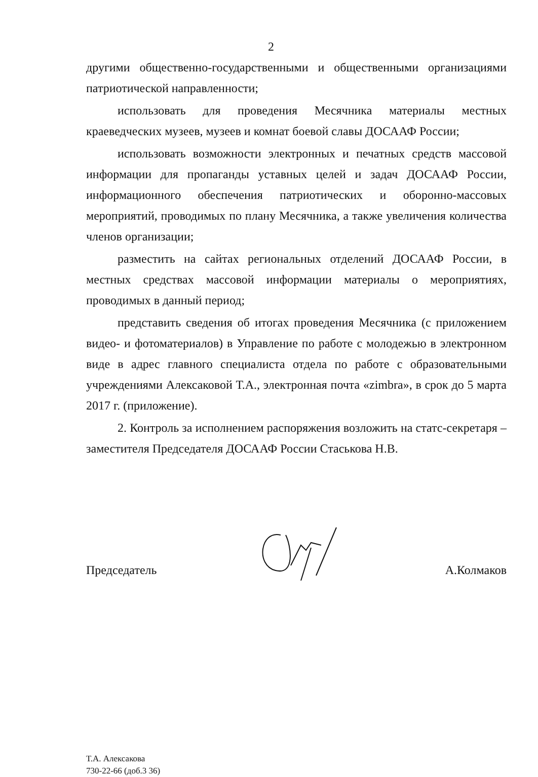2
другими общественно-государственными и общественными организациями патриотической направленности;
использовать для проведения Месячника материалы местных краеведческих музеев, музеев и комнат боевой славы ДОСААФ России;
использовать возможности электронных и печатных средств массовой информации для пропаганды уставных целей и задач ДОСААФ России, информационного обеспечения патриотических и оборонно-массовых мероприятий, проводимых по плану Месячника, а также увеличения количества членов организации;
разместить на сайтах региональных отделений ДОСААФ России, в местных средствах массовой информации материалы о мероприятиях, проводимых в данный период;
представить сведения об итогах проведения Месячника (с приложением видео- и фотоматериалов) в Управление по работе с молодежью в электронном виде в адрес главного специалиста отдела по работе с образовательными учреждениями Алексаковой Т.А., электронная почта «zimbra», в срок до 5 марта 2017 г. (приложение).
2. Контроль за исполнением распоряжения возложить на статс-секретаря – заместителя Председателя ДОСААФ России Стаськова Н.В.
Председатель А.Колмаков
Т.А. Алексакова
730-22-66 (доб.3 36)